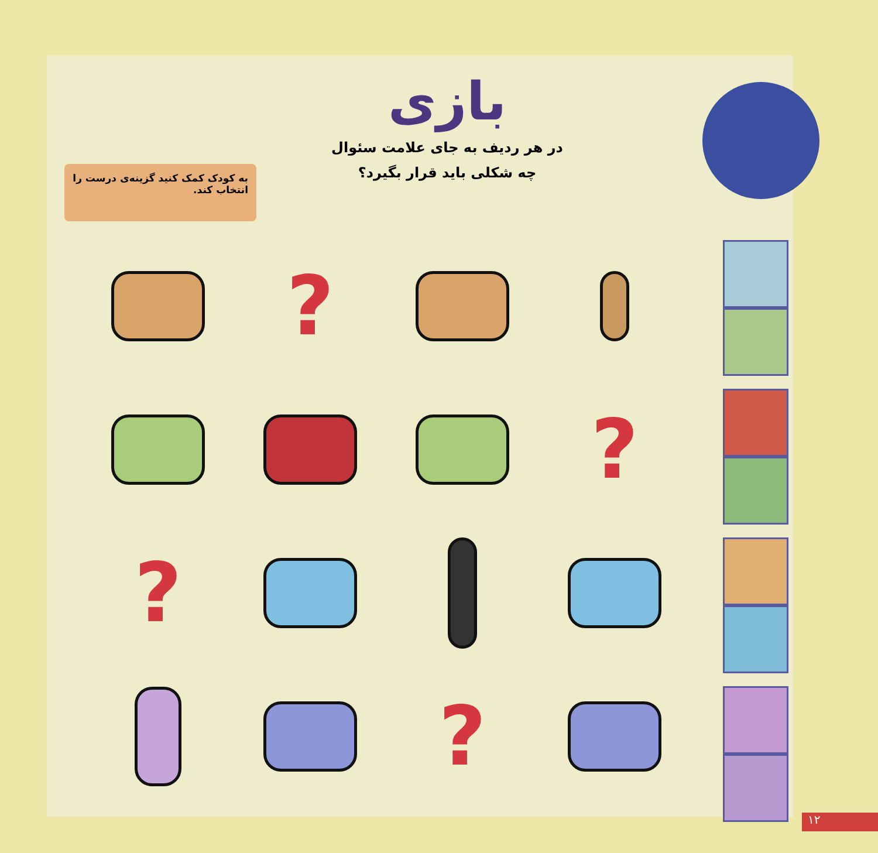به کودک کمک کنید گزینه‌ی درست را انتخاب کند.
بازی
در هر ردیف به جای علامت سئوال
چه شکلی باید قرار بگیرد؟
?
?
?
?
۱۲